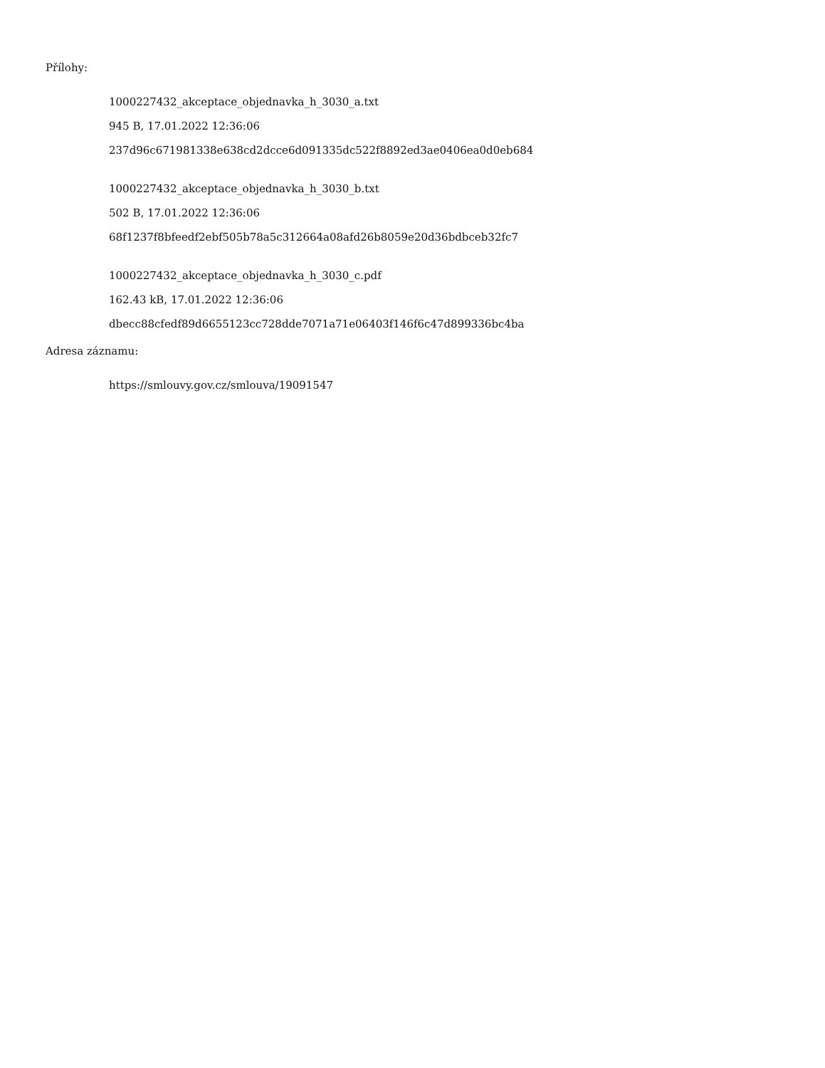Přílohy:
1000227432_akceptace_objednavka_h_3030_a.txt
945 B, 17.01.2022 12:36:06
237d96c671981338e638cd2dcce6d091335dc522f8892ed3ae0406ea0d0eb684
1000227432_akceptace_objednavka_h_3030_b.txt
502 B, 17.01.2022 12:36:06
68f1237f8bfeedf2ebf505b78a5c312664a08afd26b8059e20d36bdbceb32fc7
1000227432_akceptace_objednavka_h_3030_c.pdf
162.43 kB, 17.01.2022 12:36:06
dbecc88cfedf89d6655123cc728dde7071a71e06403f146f6c47d899336bc4ba
Adresa záznamu:
https://smlouvy.gov.cz/smlouva/19091547